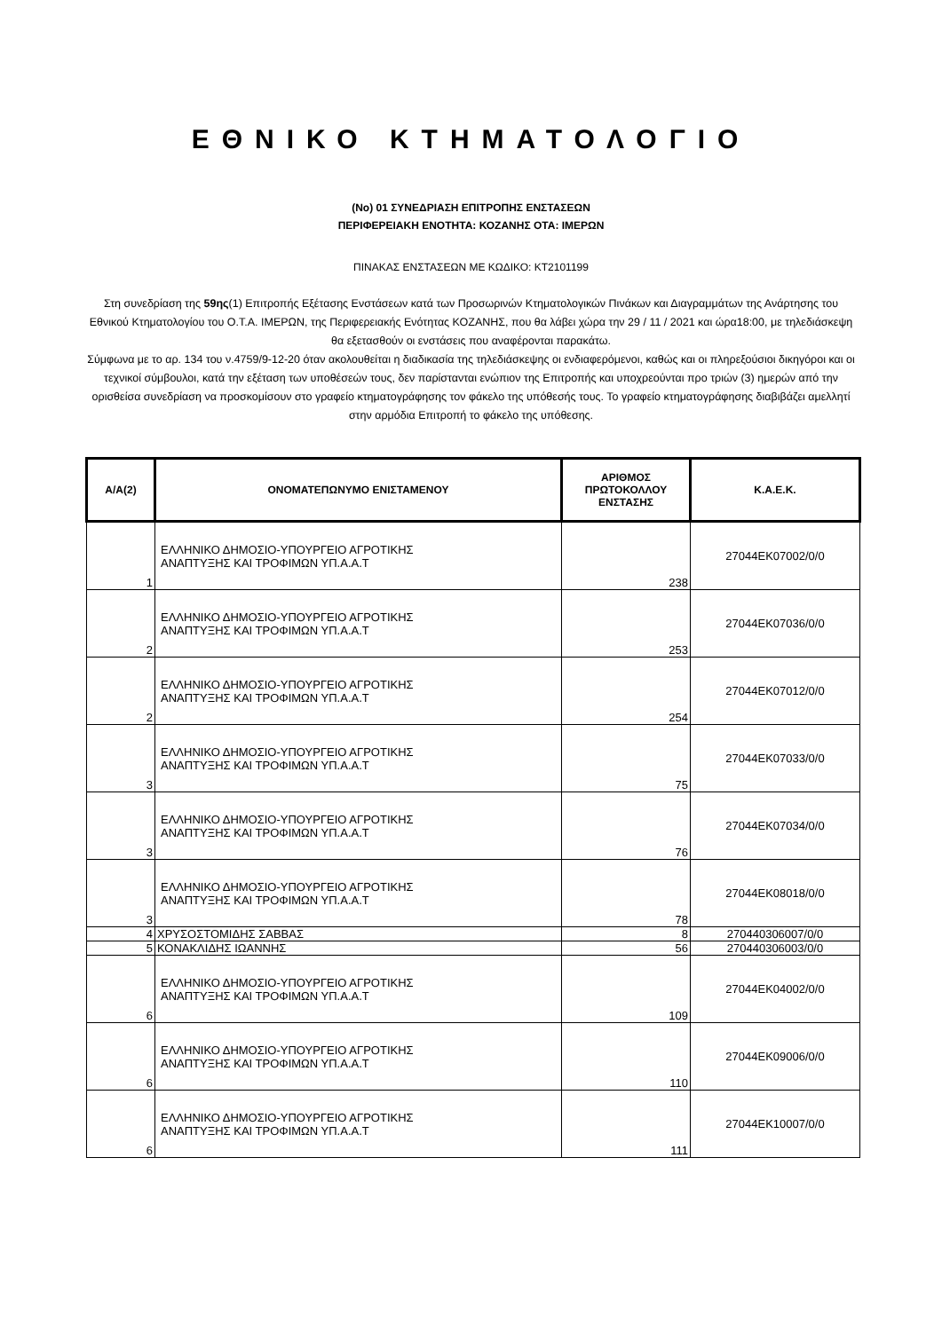ΕΘΝΙΚΟ ΚΤΗΜΑΤΟΛΟΓΙΟ
(Νο) 01 ΣΥΝΕΔΡΙΑΣΗ ΕΠΙΤΡΟΠΗΣ ΕΝΣΤΑΣΕΩΝ
ΠΕΡΙΦΕΡΕΙΑΚΗ ΕΝΟΤΗΤΑ: ΚΟΖΑΝΗΣ ΟΤΑ: ΙΜΕΡΩΝ
ΠΙΝΑΚΑΣ ΕΝΣΤΑΣΕΩΝ ΜΕ ΚΩΔΙΚΟ: ΚΤ2101199
Στη συνεδρίαση της 59ης(1) Επιτροπής Εξέτασης Ενστάσεων κατά των Προσωρινών Κτηματολογικών Πινάκων και Διαγραμμάτων της Ανάρτησης του Εθνικού Κτηματολογίου του Ο.Τ.Α. ΙΜΕΡΩΝ, της Περιφερειακής Ενότητας ΚΟΖΑΝΗΣ, που θα λάβει χώρα την 29 / 11 / 2021 και ώρα18:00, με τηλεδιάσκεψη θα εξετασθούν οι ενστάσεις που αναφέρονται παρακάτω.
Σύμφωνα με το αρ. 134 του ν.4759/9-12-20 όταν ακολουθείται η διαδικασία της τηλεδιάσκεψης οι ενδιαφερόμενοι, καθώς και οι πληρεξούσιοι δικηγόροι και οι τεχνικοί σύμβουλοι, κατά την εξέταση των υποθέσεών τους, δεν παρίστανται ενώπιον της Επιτροπής και υποχρεούνται προ τριών (3) ημερών από την ορισθείσα συνεδρίαση να προσκομίσουν στο γραφείο κτηματογράφησης τον φάκελο της υπόθεσής τους. Το γραφείο κτηματογράφησης διαβιβάζει αμελλητί στην αρμόδια Επιτροπή το φάκελο της υπόθεσης.
| Α/Α(2) | ΟΝΟΜΑΤΕΠΩΝΥΜΟ ΕΝΙΣΤΑΜΕΝΟΥ | ΑΡΙΘΜΟΣ ΠΡΩΤΟΚΟΛΛΟΥ ΕΝΣΤΑΣΗΣ | Κ.Α.Ε.Κ. |
| --- | --- | --- | --- |
| 1 | ΕΛΛΗΝΙΚΟ ΔΗΜΟΣΙΟ-ΥΠΟΥΡΓΕΙΟ ΑΓΡΟΤΙΚΗΣ ΑΝΑΠΤΥΞΗΣ ΚΑΙ ΤΡΟΦΙΜΩΝ ΥΠ.Α.Α.Τ | 238 | 27044ΕΚ07002/0/0 |
| 2 | ΕΛΛΗΝΙΚΟ ΔΗΜΟΣΙΟ-ΥΠΟΥΡΓΕΙΟ ΑΓΡΟΤΙΚΗΣ ΑΝΑΠΤΥΞΗΣ ΚΑΙ ΤΡΟΦΙΜΩΝ ΥΠ.Α.Α.Τ | 253 | 27044ΕΚ07036/0/0 |
| 2 | ΕΛΛΗΝΙΚΟ ΔΗΜΟΣΙΟ-ΥΠΟΥΡΓΕΙΟ ΑΓΡΟΤΙΚΗΣ ΑΝΑΠΤΥΞΗΣ ΚΑΙ ΤΡΟΦΙΜΩΝ ΥΠ.Α.Α.Τ | 254 | 27044ΕΚ07012/0/0 |
| 3 | ΕΛΛΗΝΙΚΟ ΔΗΜΟΣΙΟ-ΥΠΟΥΡΓΕΙΟ ΑΓΡΟΤΙΚΗΣ ΑΝΑΠΤΥΞΗΣ ΚΑΙ ΤΡΟΦΙΜΩΝ ΥΠ.Α.Α.Τ | 75 | 27044ΕΚ07033/0/0 |
| 3 | ΕΛΛΗΝΙΚΟ ΔΗΜΟΣΙΟ-ΥΠΟΥΡΓΕΙΟ ΑΓΡΟΤΙΚΗΣ ΑΝΑΠΤΥΞΗΣ ΚΑΙ ΤΡΟΦΙΜΩΝ ΥΠ.Α.Α.Τ | 76 | 27044ΕΚ07034/0/0 |
| 3 | ΕΛΛΗΝΙΚΟ ΔΗΜΟΣΙΟ-ΥΠΟΥΡΓΕΙΟ ΑΓΡΟΤΙΚΗΣ ΑΝΑΠΤΥΞΗΣ ΚΑΙ ΤΡΟΦΙΜΩΝ ΥΠ.Α.Α.Τ | 78 | 27044ΕΚ08018/0/0 |
| 4 | ΧΡΥΣΟΣΤΟΜΙΔΗΣ ΣΑΒΒΑΣ | 8 | 270440306007/0/0 |
| 5 | ΚΟΝΑΚΛΙΔΗΣ ΙΩΑΝΝΗΣ | 56 | 270440306003/0/0 |
| 6 | ΕΛΛΗΝΙΚΟ ΔΗΜΟΣΙΟ-ΥΠΟΥΡΓΕΙΟ ΑΓΡΟΤΙΚΗΣ ΑΝΑΠΤΥΞΗΣ ΚΑΙ ΤΡΟΦΙΜΩΝ ΥΠ.Α.Α.Τ | 109 | 27044ΕΚ04002/0/0 |
| 6 | ΕΛΛΗΝΙΚΟ ΔΗΜΟΣΙΟ-ΥΠΟΥΡΓΕΙΟ ΑΓΡΟΤΙΚΗΣ ΑΝΑΠΤΥΞΗΣ ΚΑΙ ΤΡΟΦΙΜΩΝ ΥΠ.Α.Α.Τ | 110 | 27044ΕΚ09006/0/0 |
| 6 | ΕΛΛΗΝΙΚΟ ΔΗΜΟΣΙΟ-ΥΠΟΥΡΓΕΙΟ ΑΓΡΟΤΙΚΗΣ ΑΝΑΠΤΥΞΗΣ ΚΑΙ ΤΡΟΦΙΜΩΝ ΥΠ.Α.Α.Τ | 111 | 27044ΕΚ10007/0/0 |